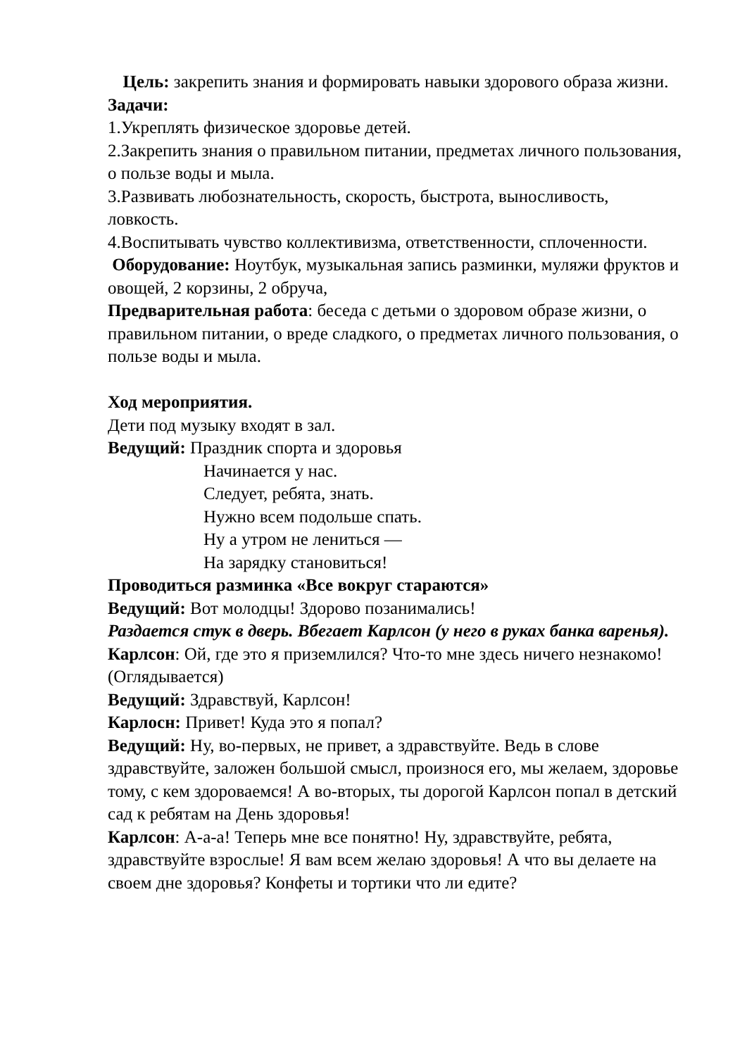Цель: закрепить знания и формировать навыки здорового образа жизни.
Задачи:
1.Укреплять физическое здоровье детей.
2.Закрепить знания о правильном питании, предметах личного пользования, о пользе воды и мыла.
3.Развивать любознательность, скорость, быстрота, выносливость, ловкость.
4.Воспитывать чувство коллективизма, ответственности, сплоченности.
Оборудование: Ноутбук, музыкальная запись разминки, муляжи фруктов и овощей, 2 корзины, 2 обруча,
Предварительная работа: беседа с детьми о здоровом образе жизни, о правильном питании, о вреде сладкого, о предметах личного пользования, о пользе воды и мыла.
Ход мероприятия.
Дети под музыку входят в зал.
Ведущий: Праздник спорта и здоровья
Начинается у нас.
Следует, ребята, знать.
Нужно всем подольше спать.
Ну а утром не лениться —
На зарядку становиться!
Проводиться разминка «Все вокруг стараются»
Ведущий: Вот молодцы! Здорово позанимались!
Раздается стук в дверь. Вбегает Карлсон (у него в руках банка варенья).
Карлсон: Ой, где это я приземлился? Что-то мне здесь ничего незнакомо! (Оглядывается)
Ведущий: Здравствуй, Карлсон!
Карлосн: Привет! Куда это я попал?
Ведущий: Ну, во-первых, не привет, а здравствуйте. Ведь в слове здравствуйте, заложен большой смысл, произнося его, мы желаем, здоровье тому, с кем здороваемся! А во-вторых, ты дорогой Карлсон попал в детский сад к ребятам на День здоровья!
Карлсон: А-а-а! Теперь мне все понятно! Ну, здравствуйте, ребята, здравствуйте взрослые! Я вам всем желаю здоровья! А что вы делаете на своем дне здоровья? Конфеты и тортики что ли едите?